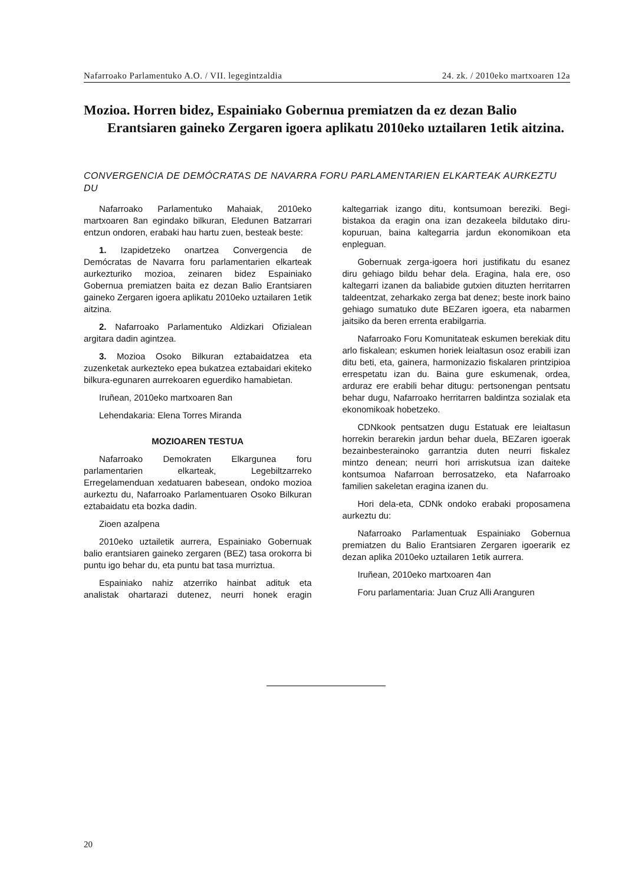Nafarroako Parlamentuko A.O. / VII. legegintzaldia 24. zk. / 2010eko martxoaren 12a
Mozioa. Horren bidez, Espainiako Gobernua premiatzen da ez dezan Balio Erantsiaren gaineko Zergaren igoera aplikatu 2010eko uztailaren 1etik aitzina.
CONVERGENCIA DE DEMÓCRATAS DE NAVARRA FORU PARLAMENTARIEN ELKARTEAK AURKEZTU DU
Nafarroako Parlamentuko Mahaiak, 2010eko martxoaren 8an egindako bilkuran, Eledunen Batzarrari entzun ondoren, erabaki hau hartu zuen, besteak beste:
1. Izapidetzeko onartzea Convergencia de Demócratas de Navarra foru parlamentarien elkarteak aurkezturiko mozioa, zeinaren bidez Espainiako Gobernua premiatzen baita ez dezan Balio Erantsiaren gaineko Zergaren igoera aplikatu 2010eko uztailaren 1etik aitzina.
2. Nafarroako Parlamentuko Aldizkari Ofizialean argitara dadin agintzea.
3. Mozioa Osoko Bilkuran eztabaidatzea eta zuzenketak aurkezteko epea bukatzea eztabaidari ekiteko bilkura-egunaren aurrekoaren eguerdiko hamabietan.
Iruñean, 2010eko martxoaren 8an
Lehendakaria: Elena Torres Miranda
MOZIOAREN TESTUA
Nafarroako Demokraten Elkargunea foru parlamentarien elkarteak, Legebiltzarreko Erregelamenduan xedatuaren babesean, ondoko mozioa aurkeztu du, Nafarroako Parlamentuaren Osoko Bilkuran eztabaidatu eta bozka dadin.
Zioen azalpena
2010eko uztailetik aurrera, Espainiako Gobernuak balio erantsiaren gaineko zergaren (BEZ) tasa orokorra bi puntu igo behar du, eta puntu bat tasa murriztua.
Espainiako nahiz atzerriko hainbat adituk eta analistak ohartarazi dutenez, neurri honek eragin kaltegarriak izango ditu, kontsumoan bereziki. Begi-bistakoa da eragin ona izan dezakeela bildutako diru-kopuruan, baina kaltegarria jardun ekonomikoan eta enpleguan.
Gobernuak zerga-igoera hori justifikatu du esanez diru gehiago bildu behar dela. Eragina, hala ere, oso kaltegarri izanen da baliabide gutxien dituzten herritarren taldeentzat, zeharkako zerga bat denez; beste inork baino gehiago sumatuko dute BEZaren igoera, eta nabarmen jaitsiko da beren errenta erabilgarria.
Nafarroako Foru Komunitateak eskumen berekiak ditu arlo fiskalean; eskumen horiek leialtasun osoz erabili izan ditu beti, eta, gainera, harmonizazio fiskalaren printzipioa errespetatu izan du. Baina gure eskumenak, ordea, arduraz ere erabili behar ditugu: pertsonengan pentsatu behar dugu, Nafarroako herritarren baldintza sozialak eta ekonomikoak hobetzeko.
CDNkook pentsatzen dugu Estatuak ere leialtasun horrekin berarekin jardun behar duela, BEZaren igoerak bezainbesterainoko garrantzia duten neurri fiskalez mintzo denean; neurri hori arriskutsua izan daiteke kontsumoa Nafarroan berrosatzeko, eta Nafarroako familien sakeletan eragina izanen du.
Hori dela-eta, CDNk ondoko erabaki proposamena aurkeztu du:
Nafarroako Parlamentuak Espainiako Gobernua premiatzen du Balio Erantsiaren Zergaren igoerarik ez dezan aplika 2010eko uztailaren 1etik aurrera.
Iruñean, 2010eko martxoaren 4an
Foru parlamentaria: Juan Cruz Alli Aranguren
20